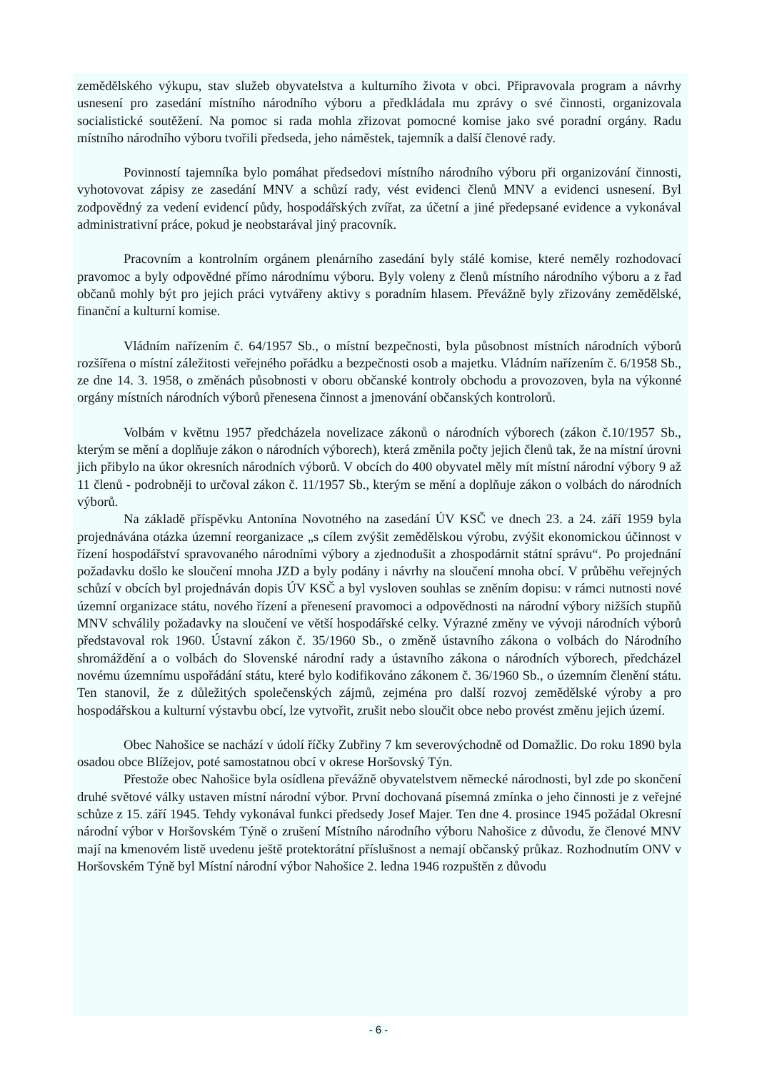zemědělského výkupu, stav služeb obyvatelstva a kulturního života v obci. Připravovala program a návrhy usnesení pro zasedání místního národního výboru a předkládala mu zprávy o své činnosti, organizovala socialistické soutěžení. Na pomoc si rada mohla zřizovat pomocné komise jako své poradní orgány. Radu místního národního výboru tvořili předseda, jeho náměstek, tajemník a další členové rady.
Povinností tajemníka bylo pomáhat předsedovi místního národního výboru při organizování činnosti, vyhotovovat zápisy ze zasedání MNV a schůzí rady, vést evidenci členů MNV a evidenci usnesení. Byl zodpovědný za vedení evidencí půdy, hospodářských zvířat, za účetní a jiné předepsané evidence a vykonával administrativní práce, pokud je neobstarával jiný pracovník.
Pracovním a kontrolním orgánem plenárního zasedání byly stálé komise, které neměly rozhodovací pravomoc a byly odpovědné přímo národnímu výboru. Byly voleny z členů místního národního výboru a z řad občanů mohly být pro jejich práci vytvářeny aktivy s poradním hlasem. Převážně byly zřizovány zemědělské, finanční a kulturní komise.
Vládním nařízením č. 64/1957 Sb., o místní bezpečnosti, byla působnost místních národních výborů rozšířena o místní záležitosti veřejného pořádku a bezpečnosti osob a majetku. Vládním nařízením č. 6/1958 Sb., ze dne 14. 3. 1958, o změnách působnosti v oboru občanské kontroly obchodu a provozoven, byla na výkonné orgány místních národních výborů přenesena činnost a jmenování občanských kontrolorů.
Volbám v květnu 1957 předcházela novelizace zákonů o národních výborech (zákon č.10/1957 Sb., kterým se mění a doplňuje zákon o národních výborech), která změnila počty jejich členů tak, že na místní úrovni jich přibylo na úkor okresních národních výborů. V obcích do 400 obyvatel měly mít místní národní výbory 9 až 11 členů - podrobněji to určoval zákon č. 11/1957 Sb., kterým se mění a doplňuje zákon o volbách do národních výborů.
Na základě příspěvku Antonína Novotného na zasedání ÚV KSČ ve dnech 23. a 24. září 1959 byla projednávána otázka územní reorganizace „s cílem zvýšit zemědělskou výrobu, zvýšit ekonomickou účinnost v řízení hospodářství spravovaného národními výbory a zjednodušit a zhospodárnit státní správu“. Po projednání požadavku došlo ke sloučení mnoha JZD a byly podány i návrhy na sloučení mnoha obcí. V průběhu veřejných schůzí v obcích byl projednáván dopis ÚV KSČ a byl vysloven souhlas se zněním dopisu: v rámci nutnosti nové územní organizace státu, nového řízení a přenesení pravomoci a odpovědnosti na národní výbory nižších stupňů MNV schválily požadavky na sloučení ve větší hospodářské celky. Výrazné změny ve vývoji národních výborů představoval rok 1960. Ústavní zákon č. 35/1960 Sb., o změně ústavního zákona o volbách do Národního shromáždění a o volbách do Slovenské národní rady a ústavního zákona o národních výborech, předcházel novému územnímu uspořádání státu, které bylo kodifikováno zákonem č. 36/1960 Sb., o územním členění státu. Ten stanovil, že z důležitých společenských zájmů, zejména pro další rozvoj zemědělské výroby a pro hospodářskou a kulturní výstavbu obcí, lze vytvořit, zrušit nebo sloučit obce nebo provést změnu jejich území.
Obec Nahošice se nachází v údolí říčky Zubřiny 7 km severovýchodně od Domažlic. Do roku 1890 byla osadou obce Blížejov, poté samostatnou obcí v okrese Horšovský Týn.
Přestože obec Nahošice byla osídlena převážně obyvatelstvem německé národnosti, byl zde po skončení druhé světové války ustaven místní národní výbor. První dochovaná písemná zmínka o jeho činnosti je z veřejné schůze z 15. září 1945. Tehdy vykonával funkci předsedy Josef Majer. Ten dne 4. prosince 1945 požádal Okresní národní výbor v Horšovském Týně o zrušení Místního národního výboru Nahošice z důvodu, že členové MNV mají na kmenovém listě uvedenu ještě protektorátní příslušnost a nemají občanský průkaz. Rozhodnutím ONV v Horšovském Týně byl Místní národní výbor Nahošice 2. ledna 1946 rozpuštěn z důvodu
- 6 -